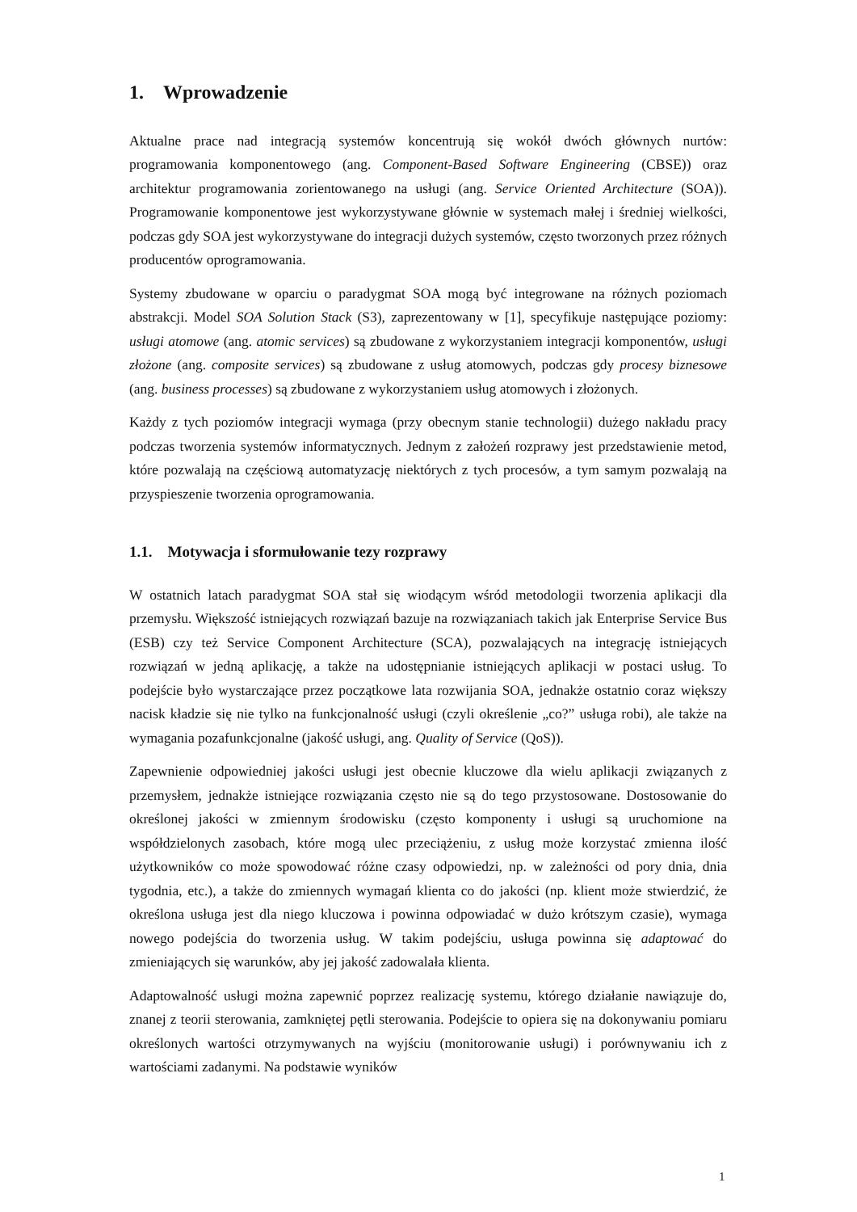1. Wprowadzenie
Aktualne prace nad integracją systemów koncentrują się wokół dwóch głównych nurtów: programowania komponentowego (ang. Component-Based Software Engineering (CBSE)) oraz architektur programowania zorientowanego na usługi (ang. Service Oriented Architecture (SOA)). Programowanie komponentowe jest wykorzystywane głównie w systemach małej i średniej wielkości, podczas gdy SOA jest wykorzystywane do integracji dużych systemów, często tworzonych przez różnych producentów oprogramowania.
Systemy zbudowane w oparciu o paradygmat SOA mogą być integrowane na różnych poziomach abstrakcji. Model SOA Solution Stack (S3), zaprezentowany w [1], specyfikuje następujące poziomy: usługi atomowe (ang. atomic services) są zbudowane z wykorzystaniem integracji komponentów, usługi złożone (ang. composite services) są zbudowane z usług atomowych, podczas gdy procesy biznesowe (ang. business processes) są zbudowane z wykorzystaniem usług atomowych i złożonych.
Każdy z tych poziomów integracji wymaga (przy obecnym stanie technologii) dużego nakładu pracy podczas tworzenia systemów informatycznych. Jednym z założeń rozprawy jest przedstawienie metod, które pozwalają na częściową automatyzację niektórych z tych procesów, a tym samym pozwalają na przyspieszenie tworzenia oprogramowania.
1.1. Motywacja i sformułowanie tezy rozprawy
W ostatnich latach paradygmat SOA stał się wiodącym wśród metodologii tworzenia aplikacji dla przemysłu. Większość istniejących rozwiązań bazuje na rozwiązaniach takich jak Enterprise Service Bus (ESB) czy też Service Component Architecture (SCA), pozwalających na integrację istniejących rozwiązań w jedną aplikację, a także na udostępnianie istniejących aplikacji w postaci usług. To podejście było wystarczające przez początkowe lata rozwijania SOA, jednakże ostatnio coraz większy nacisk kładzie się nie tylko na funkcjonalność usługi (czyli określenie „co?” usługa robi), ale także na wymagania pozafunkcjonalne (jakość usługi, ang. Quality of Service (QoS)).
Zapewnienie odpowiedniej jakości usługi jest obecnie kluczowe dla wielu aplikacji związanych z przemysłem, jednakże istniejące rozwiązania często nie są do tego przystosowane. Dostosowanie do określonej jakości w zmiennym środowisku (często komponenty i usługi są uruchomione na współdzielonych zasobach, które mogą ulec przeciążeniu, z usług może korzystać zmienna ilość użytkowników co może spowodować różne czasy odpowiedzi, np. w zależności od pory dnia, dnia tygodnia, etc.), a także do zmiennych wymagań klienta co do jakości (np. klient może stwierdzić, że określona usługa jest dla niego kluczowa i powinna odpowiadać w dużo krótszym czasie), wymaga nowego podejścia do tworzenia usług. W takim podejściu, usługa powinna się adaptować do zmieniających się warunków, aby jej jakość zadowalała klienta.
Adaptowalność usługi można zapewnić poprzez realizację systemu, którego działanie nawiązuje do, znanej z teorii sterowania, zamkniętej pętli sterowania. Podejście to opiera się na dokonywaniu pomiaru określonych wartości otrzymywanych na wyjściu (monitorowanie usługi) i porównywaniu ich z wartościami zadanymi. Na podstawie wyników
1